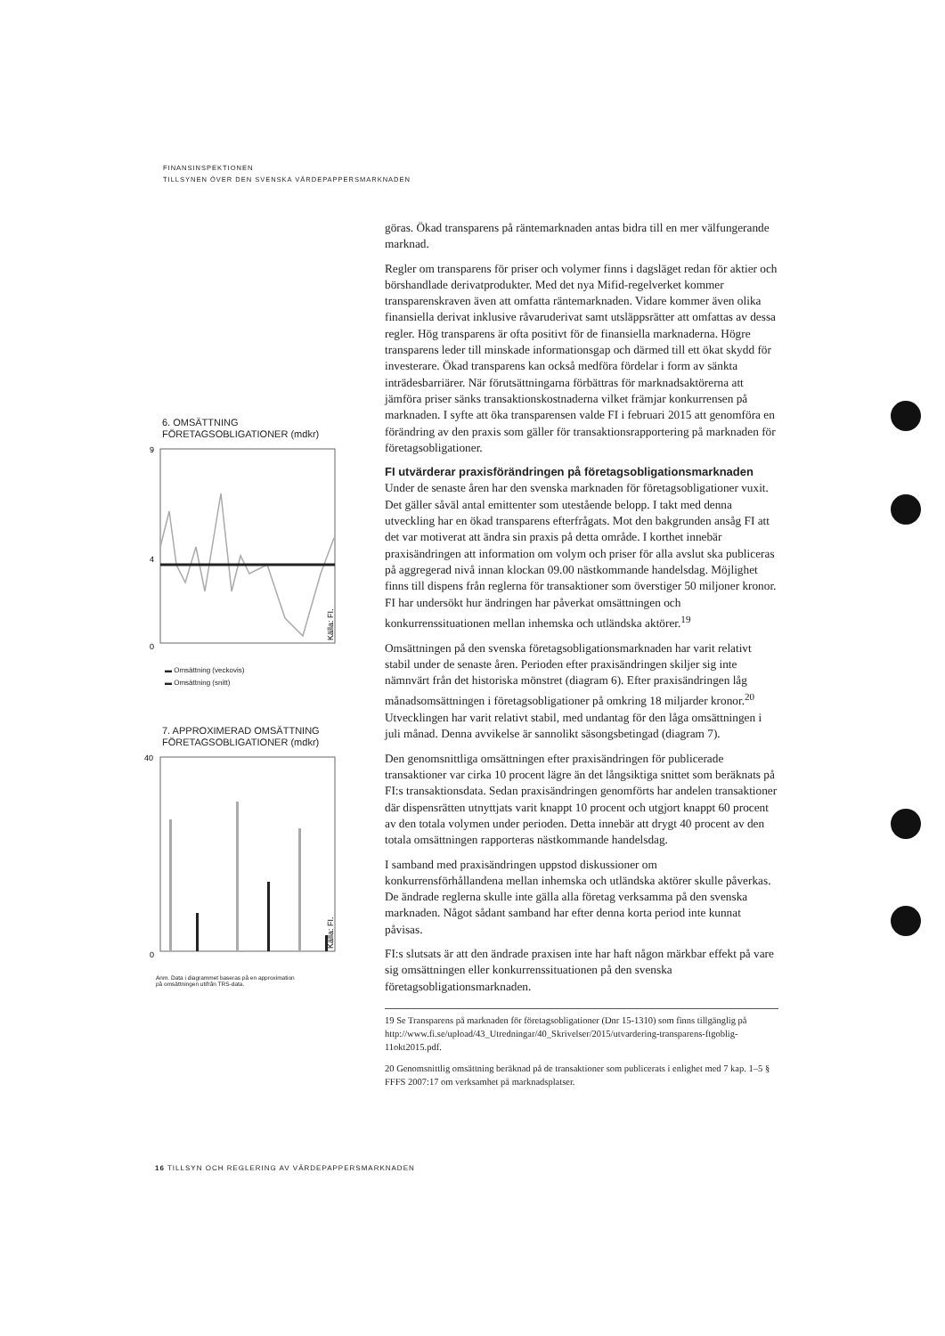FINANSINSPEKTIONEN
TILLSYNEN ÖVER DEN SVENSKA VÄRDEPAPPERSMARKNADEN
6. OMSÄTTNING
FÖRETAGSOBLIGATIONER (mdkr)
9
0
4
Källa: FI.
▬ Omsättning (veckovis)
▬ Omsättning (snitt)
7. APPROXIMERAD OMSÄTTNING
FÖRETAGSOBLIGATIONER (mdkr)
40
0
Källa: FI.
Anm. Data i diagrammet baseras på en approximation
på omsättningen utifrån TRS-data.
göras. Ökad transparens på räntemarknaden antas bidra till en mer välfungerande marknad.
Regler om transparens för priser och volymer finns i dagsläget redan för aktier och börshandlade derivatprodukter. Med det nya Mifid-regelverket kommer transparenskraven även att omfatta räntemarknaden. Vidare kommer även olika finansiella derivat inklusive råvaruderivat samt utsläppsrätter att omfattas av dessa regler. Hög transparens är ofta positivt för de finansiella marknaderna. Högre transparens leder till minskade informationsgap och därmed till ett ökat skydd för investerare. Ökad transparens kan också medföra fördelar i form av sänkta inträdesbarriärer. När förutsättningarna förbättras för marknadsaktörerna att jämföra priser sänks transaktionskostnaderna vilket främjar konkurrensen på marknaden. I syfte att öka transparensen valde FI i februari 2015 att genomföra en förändring av den praxis som gäller för transaktionsrapportering på marknaden för företagsobligationer.
FI utvärderar praxisförändringen på företagsobligationsmarknaden
Under de senaste åren har den svenska marknaden för företagsobligationer vuxit. Det gäller såväl antal emittenter som utestående belopp. I takt med denna utveckling har en ökad transparens efterfrågats. Mot den bakgrunden ansåg FI att det var motiverat att ändra sin praxis på detta område. I korthet innebär praxisändringen att information om volym och priser för alla avslut ska publiceras på aggregerad nivå innan klockan 09.00 nästkommande handelsdag. Möjlighet finns till dispens från reglerna för transaktioner som överstiger 50 miljoner kronor. FI har undersökt hur ändringen har påverkat omsättningen och konkurrenssituationen mellan inhemska och utländska aktörer.<sup>19</sup>
Omsättningen på den svenska företagsobligationsmarknaden har varit relativt stabil under de senaste åren. Perioden efter praxisändringen skiljer sig inte nämnvärt från det historiska mönstret (diagram 6). Efter praxisändringen låg månadsomsättningen i företagsobligationer på omkring 18 miljarder kronor.<sup>20</sup> Utvecklingen har varit relativt stabil, med undantag för den låga omsättningen i juli månad. Denna avvikelse är sannolikt säsongsbetingad (diagram 7).
Den genomsnittliga omsättningen efter praxisändringen för publicerade transaktioner var cirka 10 procent lägre än det långsiktiga snittet som beräknats på FI:s transaktionsdata. Sedan praxisändringen genomförts har andelen transaktioner där dispensrätten utnyttjats varit knappt 10 procent och utgjort knappt 60 procent av den totala volymen under perioden. Detta innebär att drygt 40 procent av den totala omsättningen rapporteras nästkommande handelsdag.
I samband med praxisändringen uppstod diskussioner om konkurrensförhållandena mellan inhemska och utländska aktörer skulle påverkas. De ändrade reglerna skulle inte gälla alla företag verksamma på den svenska marknaden. Något sådant samband har efter denna korta period inte kunnat påvisas.
FI:s slutsats är att den ändrade praxisen inte har haft någon märkbar effekt på vare sig omsättningen eller konkurrenssituationen på den svenska företagsobligationsmarknaden.
19 Se Transparens på marknaden för företagsobligationer (Dnr 15-1310) som finns tillgänglig på http://www.fi.se/upload/43_Utredningar/40_Skrivelser/2015/utvardering-transparens-ftgoblig-11okt2015.pdf.
20 Genomsnittlig omsättning beräknad på de transaktioner som publicerats i enlighet med 7 kap. 1–5 § FFFS 2007:17 om verksamhet på marknadsplatser.
16 TILLSYN OCH REGLERING AV VÄRDEPAPPERSMARKNADEN